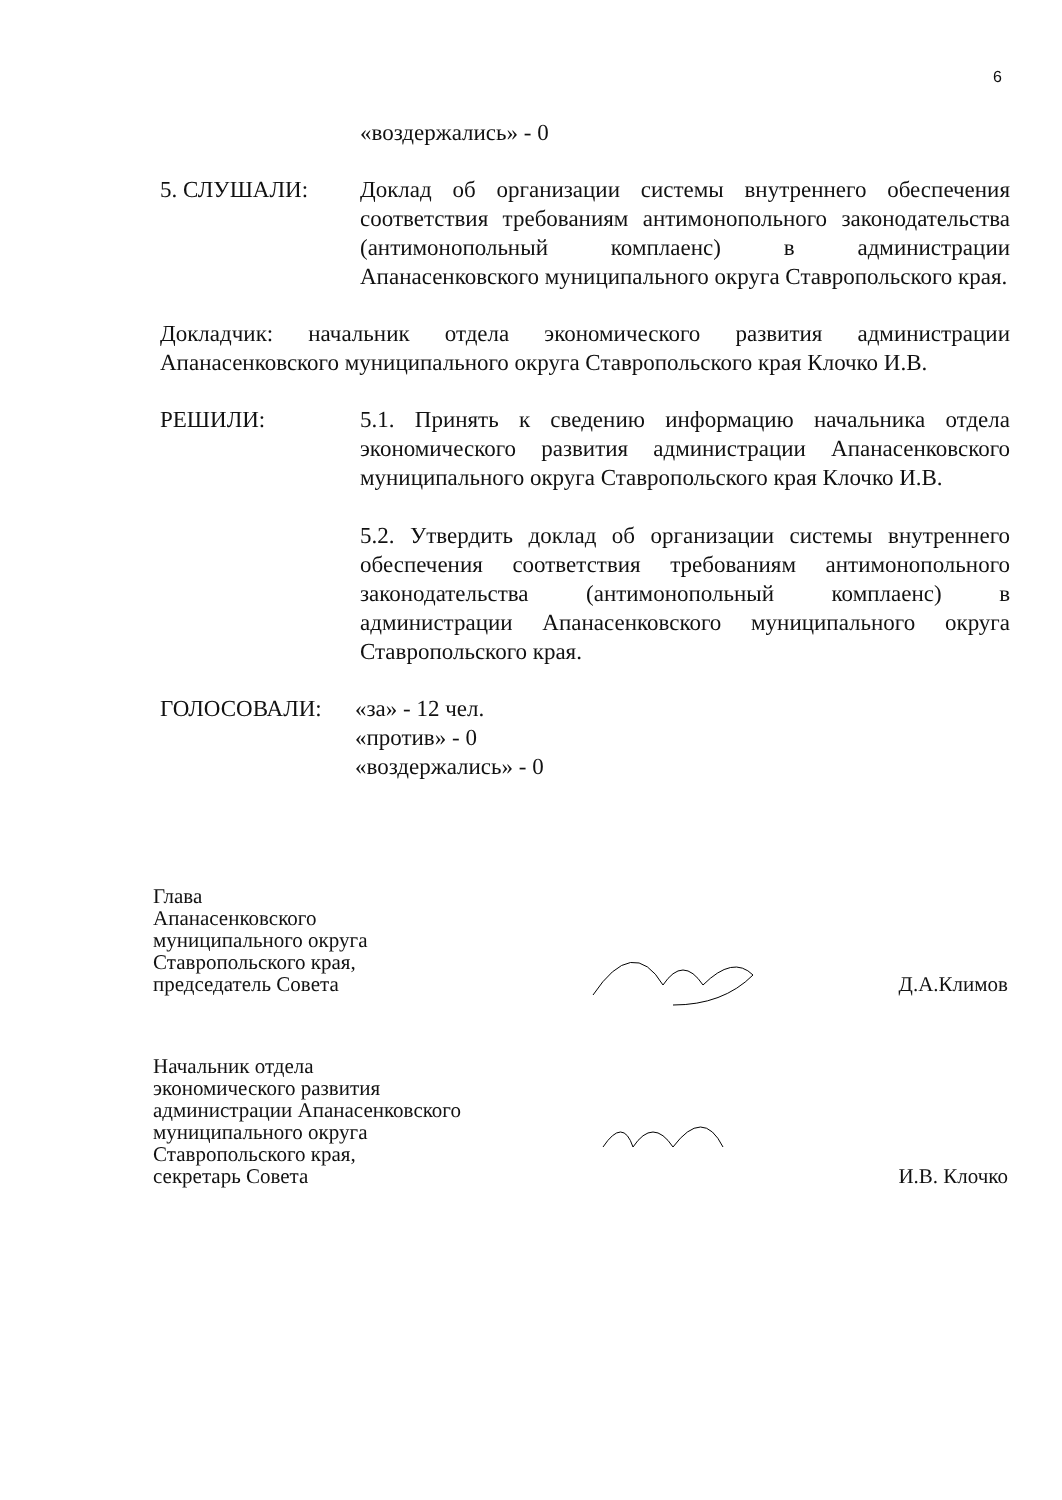6
«воздержались» - 0
5. СЛУШАЛИ: Доклад об организации системы внутреннего обеспечения соответствия требованиям антимонопольного законодательства (антимонопольный комплаенс) в администрации Апанасенковского муниципального округа Ставропольского края.
Докладчик: начальник отдела экономического развития администрации Апанасенковского муниципального округа Ставропольского края Клочко И.В.
РЕШИЛИ: 5.1. Принять к сведению информацию начальника отдела экономического развития администрации Апанасенковского муниципального округа Ставропольского края Клочко И.В.
5.2. Утвердить доклад об организации системы внутреннего обеспечения соответствия требованиям антимонопольного законодательства (антимонопольный комплаенс) в администрации Апанасенковского муниципального округа Ставропольского края.
ГОЛОСОВАЛИ: «за» - 12 чел.
«против» - 0
«воздержались» - 0
Глава
Апанасенковского
муниципального округа
Ставропольского края,
председатель Совета
Д.А.Климов
Начальник отдела
экономического развития
администрации Апанасенковского
муниципального округа
Ставропольского края,
секретарь Совета
И.В. Клочко